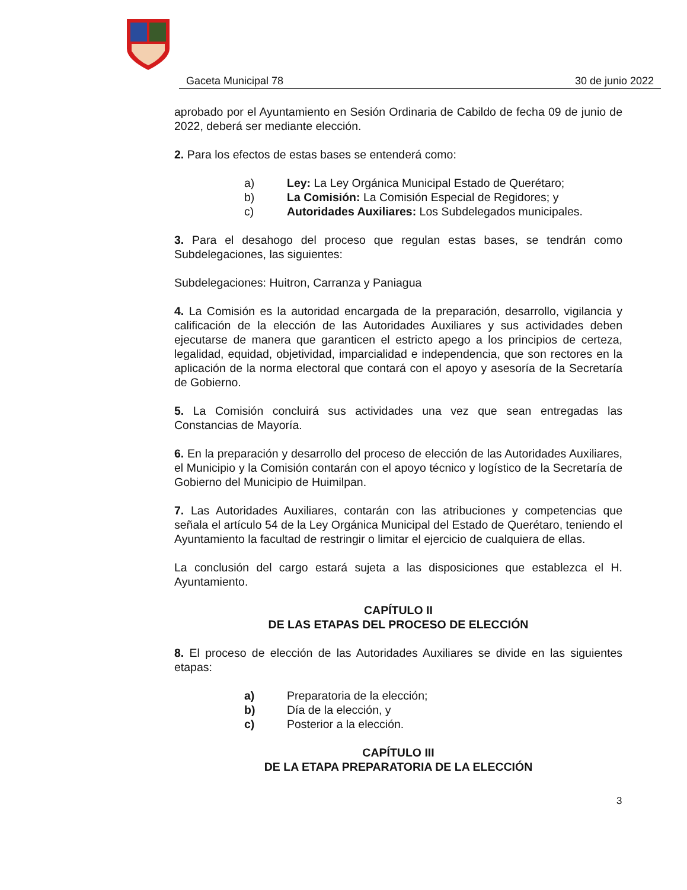Gaceta Municipal 78 30 de junio 2022
aprobado por el Ayuntamiento en Sesión Ordinaria de Cabildo de fecha 09 de junio de 2022, deberá ser mediante elección.
2. Para los efectos de estas bases se entenderá como:
a) Ley: La Ley Orgánica Municipal Estado de Querétaro;
b) La Comisión: La Comisión Especial de Regidores; y
c) Autoridades Auxiliares: Los Subdelegados municipales.
3. Para el desahogo del proceso que regulan estas bases, se tendrán como Subdelegaciones, las siguientes:
Subdelegaciones: Huitron, Carranza y Paniagua
4. La Comisión es la autoridad encargada de la preparación, desarrollo, vigilancia y calificación de la elección de las Autoridades Auxiliares y sus actividades deben ejecutarse de manera que garanticen el estricto apego a los principios de certeza, legalidad, equidad, objetividad, imparcialidad e independencia, que son rectores en la aplicación de la norma electoral que contará con el apoyo y asesoría de la Secretaría de Gobierno.
5. La Comisión concluirá sus actividades una vez que sean entregadas las Constancias de Mayoría.
6. En la preparación y desarrollo del proceso de elección de las Autoridades Auxiliares, el Municipio y la Comisión contarán con el apoyo técnico y logístico de la Secretaría de Gobierno del Municipio de Huimilpan.
7. Las Autoridades Auxiliares, contarán con las atribuciones y competencias que señala el artículo 54 de la Ley Orgánica Municipal del Estado de Querétaro, teniendo el Ayuntamiento la facultad de restringir o limitar el ejercicio de cualquiera de ellas.
La conclusión del cargo estará sujeta a las disposiciones que establezca el H. Ayuntamiento.
CAPÍTULO II
DE LAS ETAPAS DEL PROCESO DE ELECCIÓN
8. El proceso de elección de las Autoridades Auxiliares se divide en las siguientes etapas:
a) Preparatoria de la elección;
b) Día de la elección, y
c) Posterior a la elección.
CAPÍTULO III
DE LA ETAPA PREPARATORIA DE LA ELECCIÓN
3